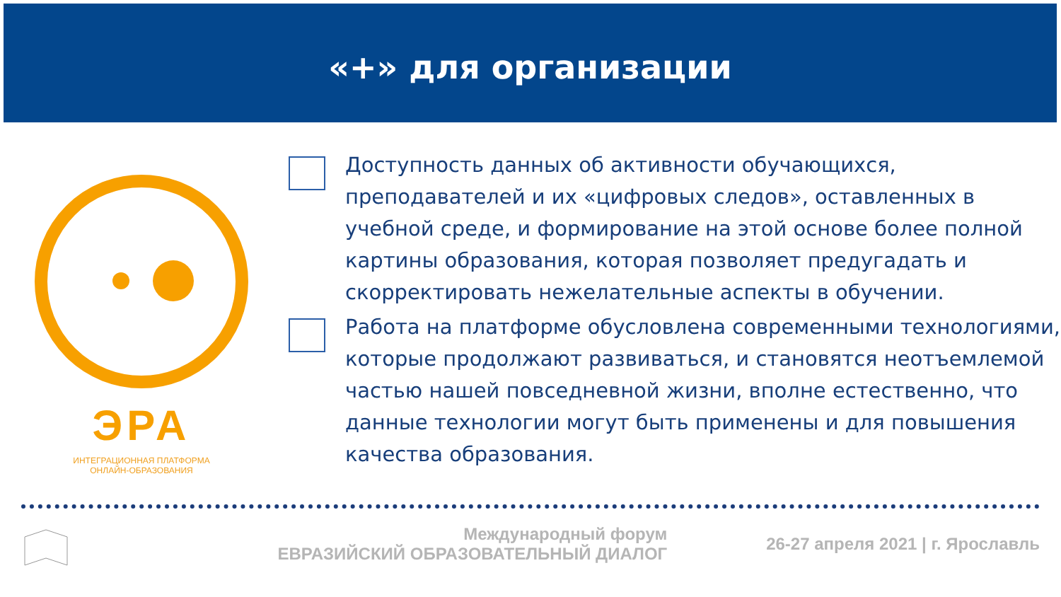«+» для организации
ЭРА
ИНТЕГРАЦИОННАЯ ПЛАТФОРМА
ОНЛАЙН-ОБРАЗОВАНИЯ
Доступность данных об активности обучающихся, преподавателей и их «цифровых следов», оставленных в учебной среде, и формирование на этой основе более полной картины образования, которая позволяет предугадать и скорректировать нежелательные аспекты в обучении.
Работа на платформе обусловлена современными технологиями, которые продолжают развиваться, и становятся неотъемлемой частью нашей повседневной жизни, вполне естественно, что данные технологии могут быть применены и для повышения качества образования.
Международный форум
ЕВРАЗИЙСКИЙ ОБРАЗОВАТЕЛЬНЫЙ ДИАЛОГ
26-27 апреля 2021 | г. Ярославль